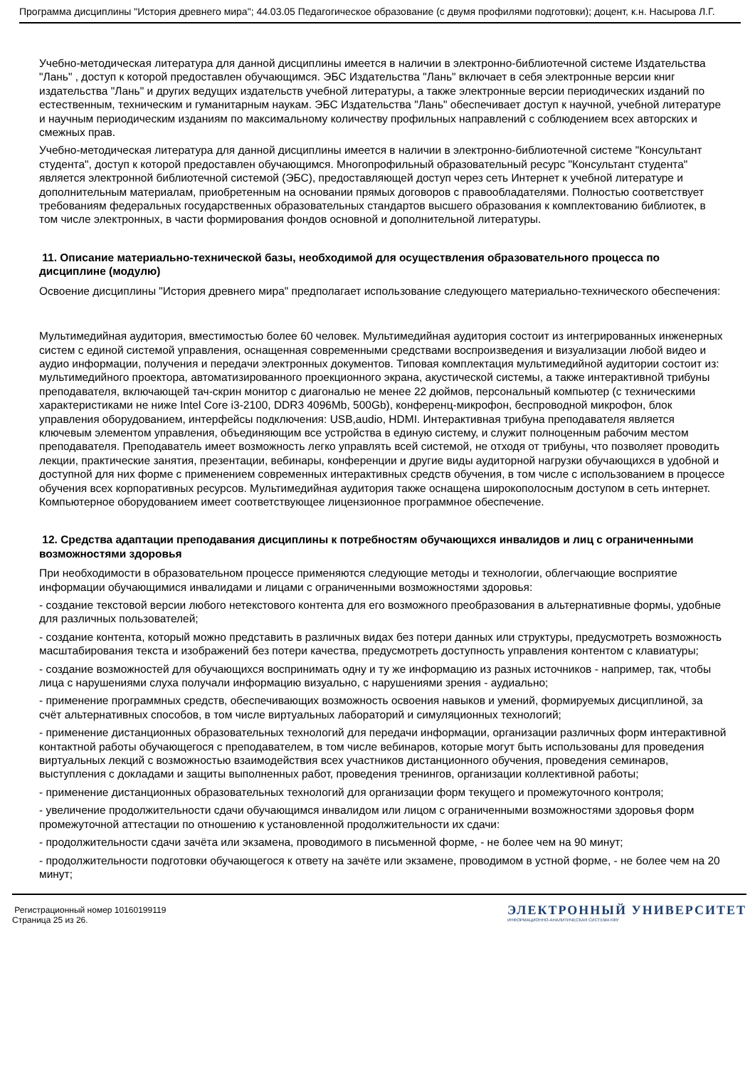Программа дисциплины "История древнего мира"; 44.03.05 Педагогическое образование (с двумя профилями подготовки); доцент, к.н. Насырова Л.Г.
Учебно-методическая литература для данной дисциплины имеется в наличии в электронно-библиотечной системе Издательства "Лань" , доступ к которой предоставлен обучающимся. ЭБС Издательства "Лань" включает в себя электронные версии книг издательства "Лань" и других ведущих издательств учебной литературы, а также электронные версии периодических изданий по естественным, техническим и гуманитарным наукам. ЭБС Издательства "Лань" обеспечивает доступ к научной, учебной литературе и научным периодическим изданиям по максимальному количеству профильных направлений с соблюдением всех авторских и смежных прав.
Учебно-методическая литература для данной дисциплины имеется в наличии в электронно-библиотечной системе "Консультант студента", доступ к которой предоставлен обучающимся. Многопрофильный образовательный ресурс "Консультант студента" является электронной библиотечной системой (ЭБС), предоставляющей доступ через сеть Интернет к учебной литературе и дополнительным материалам, приобретенным на основании прямых договоров с правообладателями. Полностью соответствует требованиям федеральных государственных образовательных стандартов высшего образования к комплектованию библиотек, в том числе электронных, в части формирования фондов основной и дополнительной литературы.
11. Описание материально-технической базы, необходимой для осуществления образовательного процесса по дисциплине (модулю)
Освоение дисциплины "История древнего мира" предполагает использование следующего материально-технического обеспечения:
Мультимедийная аудитория, вместимостью более 60 человек. Мультимедийная аудитория состоит из интегрированных инженерных систем с единой системой управления, оснащенная современными средствами воспроизведения и визуализации любой видео и аудио информации, получения и передачи электронных документов. Типовая комплектация мультимедийной аудитории состоит из: мультимедийного проектора, автоматизированного проекционного экрана, акустической системы, а также интерактивной трибуны преподавателя, включающей тач-скрин монитор с диагональю не менее 22 дюймов, персональный компьютер (с техническими характеристиками не ниже Intel Core i3-2100, DDR3 4096Mb, 500Gb), конференц-микрофон, беспроводной микрофон, блок управления оборудованием, интерфейсы подключения: USB,audio, HDMI. Интерактивная трибуна преподавателя является ключевым элементом управления, объединяющим все устройства в единую систему, и служит полноценным рабочим местом преподавателя. Преподаватель имеет возможность легко управлять всей системой, не отходя от трибуны, что позволяет проводить лекции, практические занятия, презентации, вебинары, конференции и другие виды аудиторной нагрузки обучающихся в удобной и доступной для них форме с применением современных интерактивных средств обучения, в том числе с использованием в процессе обучения всех корпоративных ресурсов. Мультимедийная аудитория также оснащена широкополосным доступом в сеть интернет. Компьютерное оборудованием имеет соответствующее лицензионное программное обеспечение.
12. Средства адаптации преподавания дисциплины к потребностям обучающихся инвалидов и лиц с ограниченными возможностями здоровья
При необходимости в образовательном процессе применяются следующие методы и технологии, облегчающие восприятие информации обучающимися инвалидами и лицами с ограниченными возможностями здоровья:
- создание текстовой версии любого нетекстового контента для его возможного преобразования в альтернативные формы, удобные для различных пользователей;
- создание контента, который можно представить в различных видах без потери данных или структуры, предусмотреть возможность масштабирования текста и изображений без потери качества, предусмотреть доступность управления контентом с клавиатуры;
- создание возможностей для обучающихся воспринимать одну и ту же информацию из разных источников - например, так, чтобы лица с нарушениями слуха получали информацию визуально, с нарушениями зрения - аудиально;
- применение программных средств, обеспечивающих возможность освоения навыков и умений, формируемых дисциплиной, за счёт альтернативных способов, в том числе виртуальных лабораторий и симуляционных технологий;
- применение дистанционных образовательных технологий для передачи информации, организации различных форм интерактивной контактной работы обучающегося с преподавателем, в том числе вебинаров, которые могут быть использованы для проведения виртуальных лекций с возможностью взаимодействия всех участников дистанционного обучения, проведения семинаров, выступления с докладами и защиты выполненных работ, проведения тренингов, организации коллективной работы;
- применение дистанционных образовательных технологий для организации форм текущего и промежуточного контроля;
- увеличение продолжительности сдачи обучающимся инвалидом или лицом с ограниченными возможностями здоровья форм промежуточной аттестации по отношению к установленной продолжительности их сдачи:
- продолжительности сдачи зачёта или экзамена, проводимого в письменной форме, - не более чем на 90 минут;
- продолжительности подготовки обучающегося к ответу на зачёте или экзамене, проводимом в устной форме, - не более чем на 20 минут;
Регистрационный номер 10160199119
Страница 25 из 26.
ЭЛЕКТРОННЫЙ УНИВЕРСИТЕТ
ИНФОРМАЦИОННО-АНАЛИТИЧЕСКАЯ СИСТЕМА КФУ